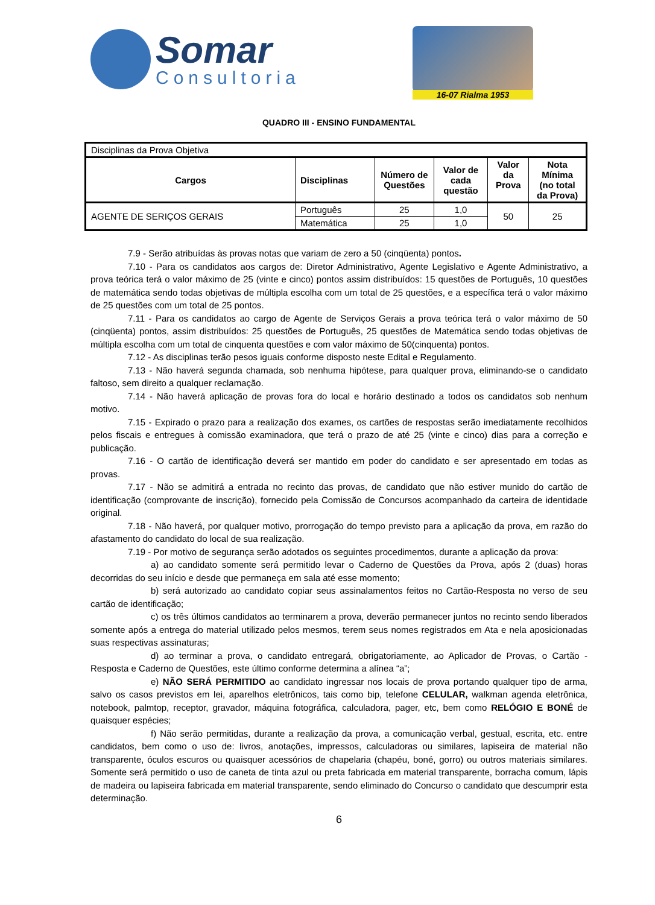Somar
Consultoria
16-07 Rialma 1953
QUADRO III - ENSINO FUNDAMENTAL
| Disciplinas da Prova Objetiva | | | | | |
| Cargos | Disciplinas | Número de Questões | Valor de cada questão | Valor da Prova | Nota Mínima (no total da Prova) |
| AGENTE DE SERIÇOS GERAIS | Português | 25 | 1,0 | 50 | 25 |
| | Matemática | 25 | 1,0 | | |
7.9 - Serão atribuídas às provas notas que variam de zero a 50 (cinqüenta) pontos.
7.10 - Para os candidatos aos cargos de: Diretor Administrativo, Agente Legislativo e Agente Administrativo, a prova teórica terá o valor máximo de 25 (vinte e cinco) pontos assim distribuídos: 15 questões de Português, 10 questões de matemática sendo todas objetivas de múltipla escolha com um total de 25 questões, e a específica terá o valor máximo de 25 questões com um total de 25 pontos.
7.11 - Para os candidatos ao cargo de Agente de Serviços Gerais a prova teórica terá o valor máximo de 50 (cinqüenta) pontos, assim distribuídos: 25 questões de Português, 25 questões de Matemática sendo todas objetivas de múltipla escolha com um total de cinquenta questões e com valor máximo de 50(cinquenta) pontos.
7.12 - As disciplinas terão pesos iguais conforme disposto neste Edital e Regulamento.
7.13 - Não haverá segunda chamada, sob nenhuma hipótese, para qualquer prova, eliminando-se o candidato faltoso, sem direito a qualquer reclamação.
7.14 - Não haverá aplicação de provas fora do local e horário destinado a todos os candidatos sob nenhum motivo.
7.15 - Expirado o prazo para a realização dos exames, os cartões de respostas serão imediatamente recolhidos pelos fiscais e entregues à comissão examinadora, que terá o prazo de até 25 (vinte e cinco) dias para a correção e publicação.
7.16 - O cartão de identificação deverá ser mantido em poder do candidato e ser apresentado em todas as provas.
7.17 - Não se admitirá a entrada no recinto das provas, de candidato que não estiver munido do cartão de identificação (comprovante de inscrição), fornecido pela Comissão de Concursos acompanhado da carteira de identidade original.
7.18 - Não haverá, por qualquer motivo, prorrogação do tempo previsto para a aplicação da prova, em razão do afastamento do candidato do local de sua realização.
7.19 - Por motivo de segurança serão adotados os seguintes procedimentos, durante a aplicação da prova:
a) ao candidato somente será permitido levar o Caderno de Questões da Prova, após 2 (duas) horas decorridas do seu início e desde que permaneça em sala até esse momento;
b) será autorizado ao candidato copiar seus assinalamentos feitos no Cartão-Resposta no verso de seu cartão de identificação;
c) os três últimos candidatos ao terminarem a prova, deverão permanecer juntos no recinto sendo liberados somente após a entrega do material utilizado pelos mesmos, terem seus nomes registrados em Ata e nela aposicionadas suas respectivas assinaturas;
d) ao terminar a prova, o candidato entregará, obrigatoriamente, ao Aplicador de Provas, o Cartão - Resposta e Caderno de Questões, este último conforme determina a alínea “a”;
e) NÃO SERÁ PERMITIDO ao candidato ingressar nos locais de prova portando qualquer tipo de arma, salvo os casos previstos em lei, aparelhos eletrônicos, tais como bip, telefone CELULAR, walkman agenda eletrônica, notebook, palmtop, receptor, gravador, máquina fotográfica, calculadora, pager, etc, bem como RELÓGIO E BONÉ de quaisquer espécies;
f) Não serão permitidas, durante a realização da prova, a comunicação verbal, gestual, escrita, etc. entre candidatos, bem como o uso de: livros, anotações, impressos, calculadoras ou similares, lapiseira de material não transparente, óculos escuros ou quaisquer acessórios de chapelaria (chapéu, boné, gorro) ou outros materiais similares. Somente será permitido o uso de caneta de tinta azul ou preta fabricada em material transparente, borracha comum, lápis de madeira ou lapiseira fabricada em material transparente, sendo eliminado do Concurso o candidato que descumprir esta determinação.
6